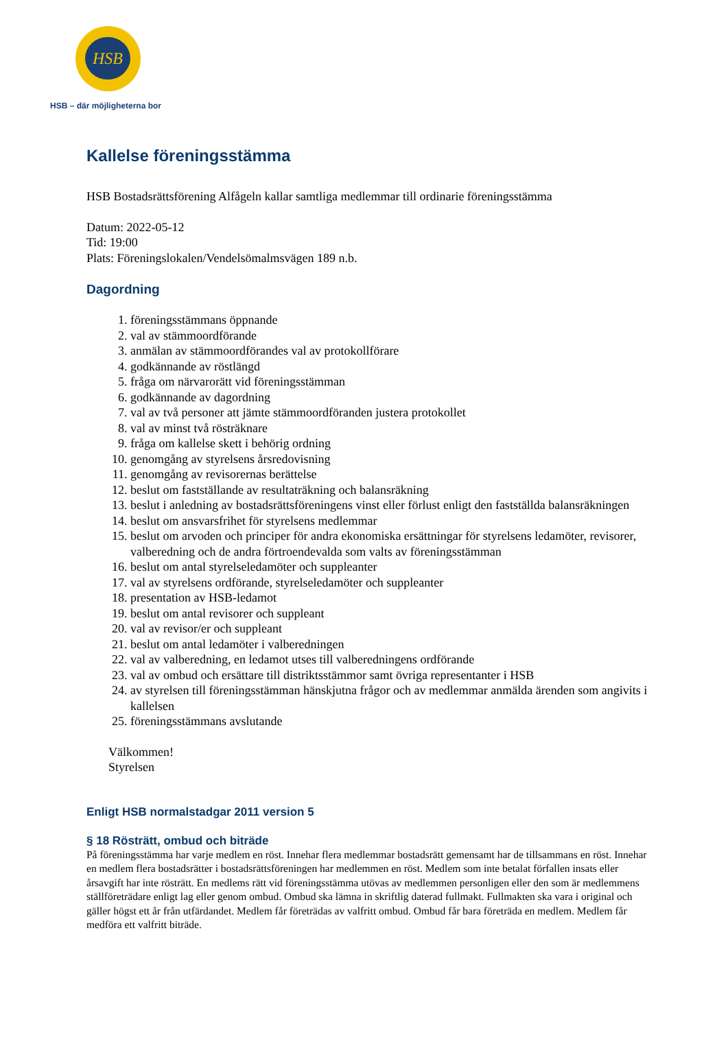HSB
HSB – där möjligheterna bor
Kallelse föreningsstämma
HSB Bostadsrättsförening Alfågeln kallar samtliga medlemmar till ordinarie föreningsstämma
Datum: 2022-05-12
Tid: 19:00
Plats: Föreningslokalen/Vendelsömalmsvägen 189 n.b.
Dagordning
1. föreningsstämmans öppnande
2. val av stämmoordförande
3. anmälan av stämmoordförandes val av protokollförare
4. godkännande av röstlängd
5. fråga om närvarorätt vid föreningsstämman
6. godkännande av dagordning
7. val av två personer att jämte stämmoordföranden justera protokollet
8. val av minst två rösträknare
9. fråga om kallelse skett i behörig ordning
10. genomgång av styrelsens årsredovisning
11. genomgång av revisorernas berättelse
12. beslut om fastställande av resultaträkning och balansräkning
13. beslut i anledning av bostadsrättsföreningens vinst eller förlust enligt den fastställda balansräkningen
14. beslut om ansvarsfrihet för styrelsens medlemmar
15. beslut om arvoden och principer för andra ekonomiska ersättningar för styrelsens ledamöter, revisorer, valberedning och de andra förtroendevalda som valts av föreningsstämman
16. beslut om antal styrelseledamöter och suppleanter
17. val av styrelsens ordförande, styrelseledamöter och suppleanter
18. presentation av HSB-ledamot
19. beslut om antal revisorer och suppleant
20. val av revisor/er och suppleant
21. beslut om antal ledamöter i valberedningen
22. val av valberedning, en ledamot utses till valberedningens ordförande
23. val av ombud och ersättare till distriktsstämmor samt övriga representanter i HSB
24. av styrelsen till föreningsstämman hänskjutna frågor och av medlemmar anmälda ärenden som angivits i kallelsen
25. föreningsstämmans avslutande
Välkommen!
Styrelsen
Enligt HSB normalstadgar 2011 version 5
§ 18 Rösträtt, ombud och biträde
På föreningsstämma har varje medlem en röst. Innehar flera medlemmar bostadsrätt gemensamt har de tillsammans en röst. Innehar en medlem flera bostadsrätter i bostadsrättsföreningen har medlemmen en röst. Medlem som inte betalat förfallen insats eller årsavgift har inte rösträtt. En medlems rätt vid föreningsstämma utövas av medlemmen personligen eller den som är medlemmens ställföreträdare enligt lag eller genom ombud. Ombud ska lämna in skriftlig daterad fullmakt. Fullmakten ska vara i original och gäller högst ett år från utfärdandet. Medlem får företrädas av valfritt ombud. Ombud får bara företräda en medlem. Medlem får medföra ett valfritt biträde.